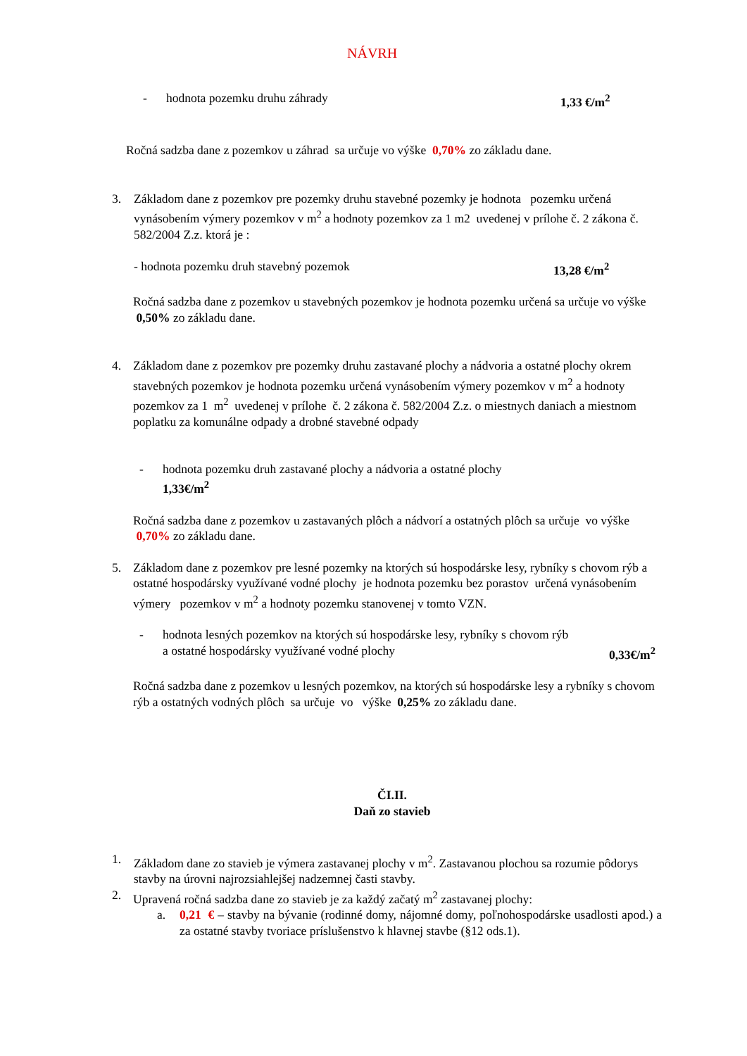NÁVRH
- hodnota pozemku druhu záhrady 1,33 €/m<sup>2</sup>
Ročná sadzba dane z pozemkov u záhrad sa určuje vo výške 0,70% zo základu dane.
3. Základom dane z pozemkov pre pozemky druhu stavebné pozemky je hodnota pozemku určená vynásobením výmery pozemkov v m<sup>2</sup> a hodnoty pozemkov za 1 m2 uvedenej v prílohe č. 2 zákona č. 582/2004 Z.z. ktorá je :
- hodnota pozemku druh stavebný pozemok 13,28 €/m<sup>2</sup>
Ročná sadzba dane z pozemkov u stavebných pozemkov je hodnota pozemku určená sa určuje vo výške 0,50% zo základu dane.
4. Základom dane z pozemkov pre pozemky druhu zastavané plochy a nádvoria a ostatné plochy okrem stavebných pozemkov je hodnota pozemku určená vynásobením výmery pozemkov v m<sup>2</sup> a hodnoty pozemkov za 1 m<sup>2</sup> uvedenej v prílohe č. 2 zákona č. 582/2004 Z.z. o miestnych daniach a miestnom poplatku za komunálne odpady a drobné stavebné odpady
- hodnota pozemku druh zastavané plochy a nádvoria a ostatné plochy
1,33€/m<sup>2</sup>
Ročná sadzba dane z pozemkov u zastavaných plôch a nádvorí a ostatných plôch sa určuje vo výške 0,70% zo základu dane.
5. Základom dane z pozemkov pre lesné pozemky na ktorých sú hospodárske lesy, rybníky s chovom rýb a ostatné hospodársky využívané vodné plochy je hodnota pozemku bez porastov určená vynásobením výmery pozemkov v m<sup>2</sup> a hodnoty pozemku stanovenej v tomto VZN.
- hodnota lesných pozemkov na ktorých sú hospodárske lesy, rybníky s chovom rýb
a ostatné hospodársky využívané vodné plochy 0,33€/m<sup>2</sup>
Ročná sadzba dane z pozemkov u lesných pozemkov, na ktorých sú hospodárske lesy a rybníky s chovom rýb a ostatných vodných plôch sa určuje vo výške 0,25% zo základu dane.
ČI.II.
Daň zo stavieb
1. Základom dane zo stavieb je výmera zastavanej plochy v m<sup>2</sup>. Zastavanou plochou sa rozumie pôdorys stavby na úrovni najrozsiahlejšej nadzemnej časti stavby.
2. Upravená ročná sadzba dane zo stavieb je za každý začatý m<sup>2</sup> zastavanej plochy:
a. 0,21 € – stavby na bývanie (rodinné domy, nájomné domy, poľnohospodárske usadlosti apod.) a za ostatné stavby tvoriace príslušenstvo k hlavnej stavbe (§12 ods.1).